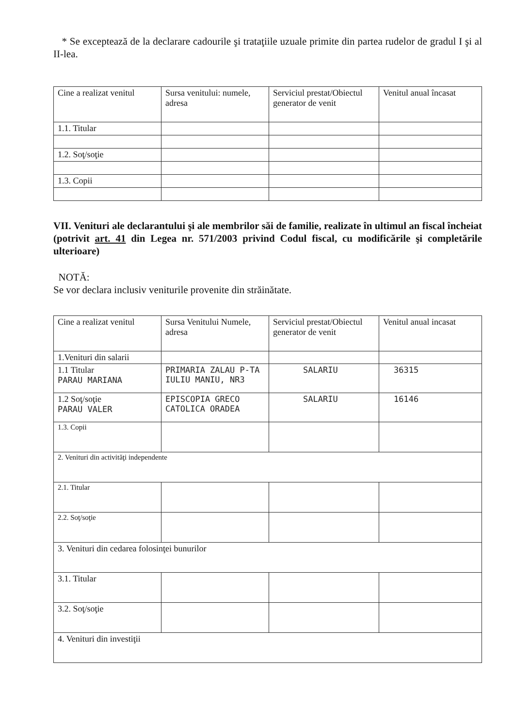* Se exceptează de la declarare cadourile şi trataţiile uzuale primite din partea rudelor de gradul I şi al II-lea.
| Cine a realizat venitul | Sursa venitului: numele, adresa | Serviciul prestat/Obiectul generator de venit | Venitul anual încasat |
| 1.1. Titular | | | |
| 1.2. Soţ/soţie | | | |
| 1.3. Copii | | | |
VII. Venituri ale declarantului şi ale membrilor săi de familie, realizate în ultimul an fiscal încheiat (potrivit art. 41 din Legea nr. 571/2003 privind Codul fiscal, cu modificările şi completările ulterioare)
NOTĂ:
Se vor declara inclusiv veniturile provenite din străinătate.
| Cine a realizat venitul | Sursa Venitului Numele, adresa | Serviciul prestat/Obiectul generator de venit | Venitul anual incasat |
| 1.Venituri din salarii | | | |
| 1.1 Titular PARAU MARIANA | PRIMARIA ZALAU P-TA IULIU MANIU, NR3 | SALARIU | 36315 |
| 1.2 Soţ/soţie PARAU VALER | EPISCOPIA GRECO CATOLICA ORADEA | SALARIU | 16146 |
| 1.3. Copii | | | |
| 2. Venituri din activităţi independente | | | |
| 2.1. Titular | | | |
| 2.2. Soţ/soţie | | | |
| 3. Venituri din cedarea folosinţei bunurilor | | | |
| 3.1. Titular | | | |
| 3.2. Soţ/soţie | | | |
| 4. Venituri din investiţii | | | |